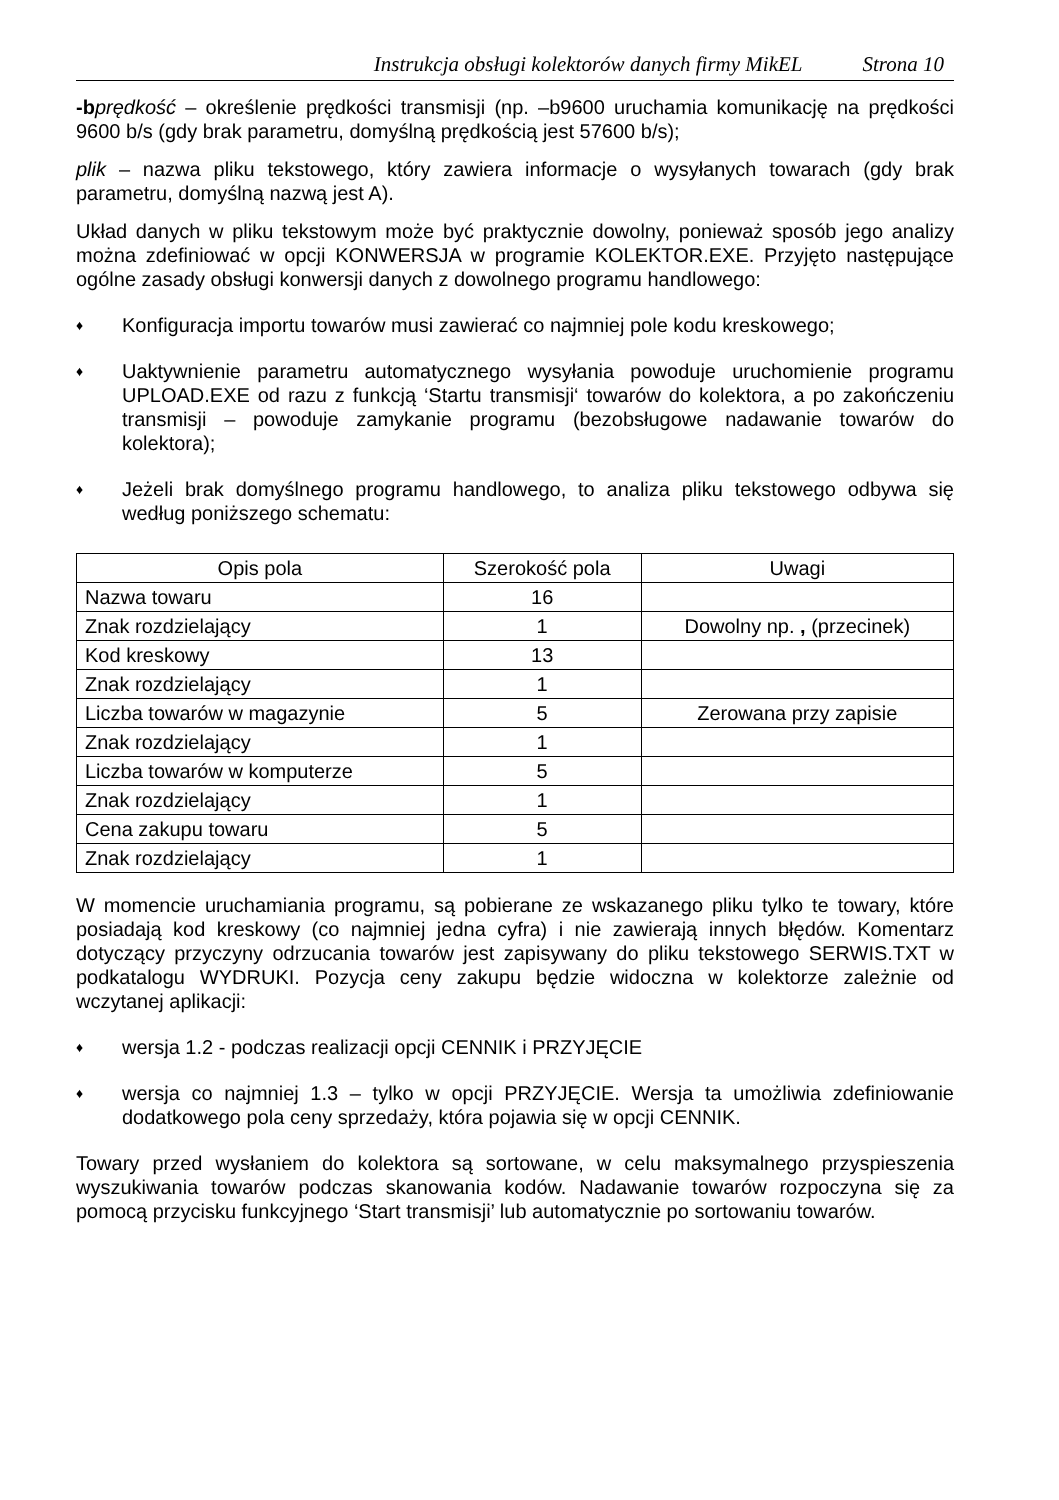Instrukcja obsługi kolektorów danych firmy MikEL Strona 10
-b prędkość – określenie prędkości transmisji (np. –b9600 uruchamia komunikację na prędkości 9600 b/s (gdy brak parametru, domyślną prędkością jest 57600 b/s);
plik – nazwa pliku tekstowego, który zawiera informacje o wysyłanych towarach (gdy brak parametru, domyślną nazwą jest A).
Układ danych w pliku tekstowym może być praktycznie dowolny, ponieważ sposób jego analizy można zdefiniować w opcji KONWERSJA w programie KOLEKTOR.EXE. Przyjęto następujące ogólne zasady obsługi konwersji danych z dowolnego programu handlowego:
♦ Konfiguracja importu towarów musi zawierać co najmniej pole kodu kreskowego;
♦ Uaktywnienie parametru automatycznego wysyłania powoduje uruchomienie programu UPLOAD.EXE od razu z funkcją ‘Startu transmisji‘ towarów do kolektora, a po zakończeniu transmisji – powoduje zamykanie programu (bezobsługowe nadawanie towarów do kolektora);
♦ Jeżeli brak domyślnego programu handlowego, to analiza pliku tekstowego odbywa się według poniższego schematu:
| Opis pola | Szerokość pola | Uwagi |
| --- | --- | --- |
| Nazwa towaru | 16 | |
| Znak rozdzielający | 1 | Dowolny np. , (przecinek) |
| Kod kreskowy | 13 | |
| Znak rozdzielający | 1 | |
| Liczba towarów w magazynie | 5 | Zerowana przy zapisie |
| Znak rozdzielający | 1 | |
| Liczba towarów w komputerze | 5 | |
| Znak rozdzielający | 1 | |
| Cena zakupu towaru | 5 | |
| Znak rozdzielający | 1 | |
W momencie uruchamiania programu, są pobierane ze wskazanego pliku tylko te towary, które posiadają kod kreskowy (co najmniej jedna cyfra) i nie zawierają innych błędów. Komentarz dotyczący przyczyny odrzucania towarów jest zapisywany do pliku tekstowego SERWIS.TXT w podkatalogu WYDRUKI. Pozycja ceny zakupu będzie widoczna w kolektorze zależnie od wczytanej aplikacji:
♦ wersja 1.2 - podczas realizacji opcji CENNIK i PRZYJĘCIE
♦ wersja co najmniej 1.3 – tylko w opcji PRZYJĘCIE. Wersja ta umożliwia zdefiniowanie dodatkowego pola ceny sprzedaży, która pojawia się w opcji CENNIK.
Towary przed wysłaniem do kolektora są sortowane, w celu maksymalnego przyspieszenia wyszukiwania towarów podczas skanowania kodów. Nadawanie towarów rozpoczyna się za pomocą przycisku funkcyjnego ‘Start transmisji’ lub automatycznie po sortowaniu towarów.